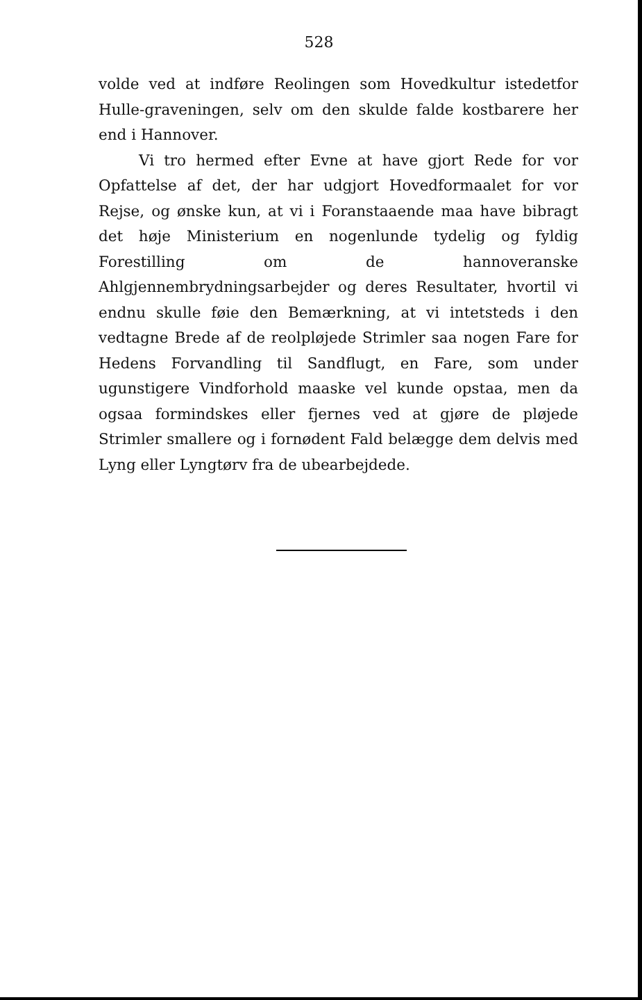528
volde ved at indføre Reolingen som Hovedkultur istedetfor Hulle-graveningen, selv om den skulde falde kostbarere her end i Hannover.
Vi tro hermed efter Evne at have gjort Rede for vor Opfattelse af det, der har udgjort Hovedformaalet for vor Rejse, og ønske kun, at vi i Foranstaaende maa have bibragt det høje Ministerium en nogenlunde tydelig og fyldig Forestilling om de hannoveranske Ahlgjennembrydningsarbejder og deres Resultater, hvortil vi endnu skulle føie den Bemærkning, at vi intetsteds i den vedtagne Brede af de reolpløjede Strimler saa nogen Fare for Hedens Forvandling til Sandflugt, en Fare, som under ugunstigere Vindforhold maaske vel kunde opstaa, men da ogsaa formindskes eller fjernes ved at gjøre de pløjede Strimler smallere og i fornødent Fald belægge dem delvis med Lyng eller Lyngtørv fra de ubearbejdede.